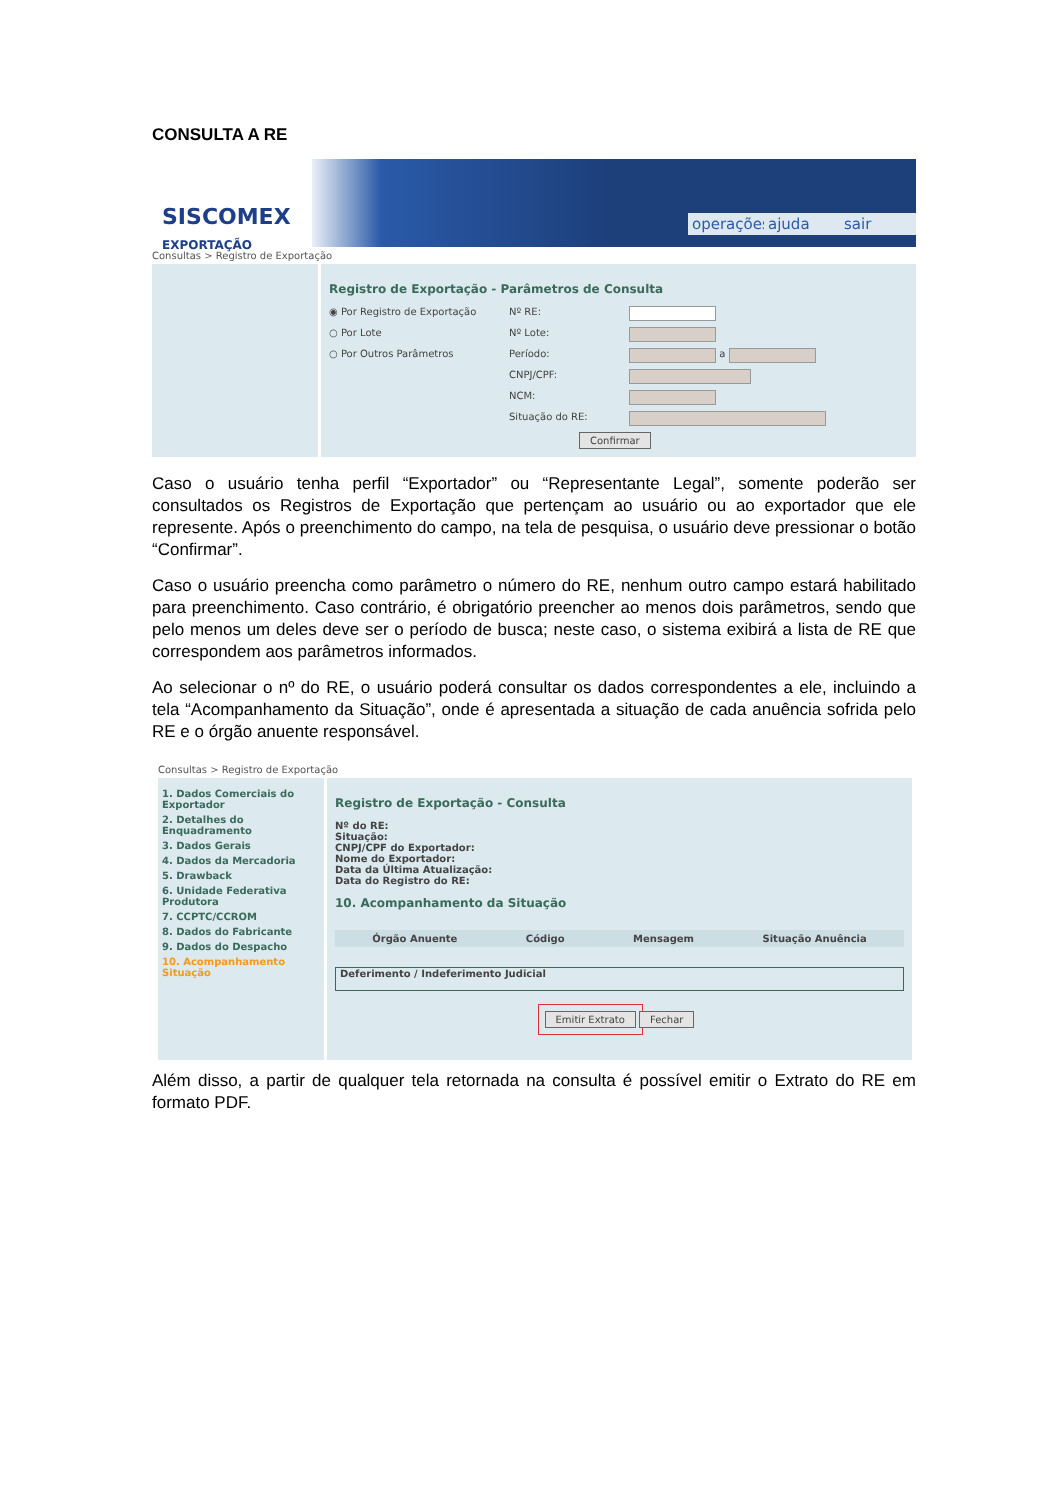CONSULTA A RE
SISCOMEX
EXPORTAÇÃO
operações ajuda sair
Consultas > Registro de Exportação
Registro de Exportação - Parâmetros de Consulta
◉ Por Registro de Exportação Nº RE:
○ Por Lote Nº Lote:
○ Por Outros Parâmetros Período:
a
CNPJ/CPF:
NCM:
Situação do RE:
Confirmar
Caso o usuário tenha perfil “Exportador” ou “Representante Legal”, somente poderão ser consultados os Registros de Exportação que pertençam ao usuário ou ao exportador que ele represente. Após o preenchimento do campo, na tela de pesquisa, o usuário deve pressionar o botão “Confirmar”.
Caso o usuário preencha como parâmetro o número do RE, nenhum outro campo estará habilitado para preenchimento. Caso contrário, é obrigatório preencher ao menos dois parâmetros, sendo que pelo menos um deles deve ser o período de busca; neste caso, o sistema exibirá a lista de RE que correspondem aos parâmetros informados.
Ao selecionar o nº do RE, o usuário poderá consultar os dados correspondentes a ele, incluindo a tela “Acompanhamento da Situação”, onde é apresentada a situação de cada anuência sofrida pelo RE e o órgão anuente responsável.
Consultas > Registro de Exportação
1. Dados Comerciais do Exportador
2. Detalhes do Enquadramento
3. Dados Gerais
4. Dados da Mercadoria
5. Drawback
6. Unidade Federativa Produtora
7. CCPTC/CCROM
8. Dados do Fabricante
9. Dados do Despacho
10. Acompanhamento Situação
Registro de Exportação - Consulta
Nº do RE:
Situação:
CNPJ/CPF do Exportador:
Nome do Exportador:
Data da Última Atualização:
Data do Registro do RE:
10. Acompanhamento da Situação
Órgão Anuente Código Mensagem Situação Anuência
Deferimento / Indeferimento Judicial
Emitir Extrato Fechar
Além disso, a partir de qualquer tela retornada na consulta é possível emitir o Extrato do RE em formato PDF.